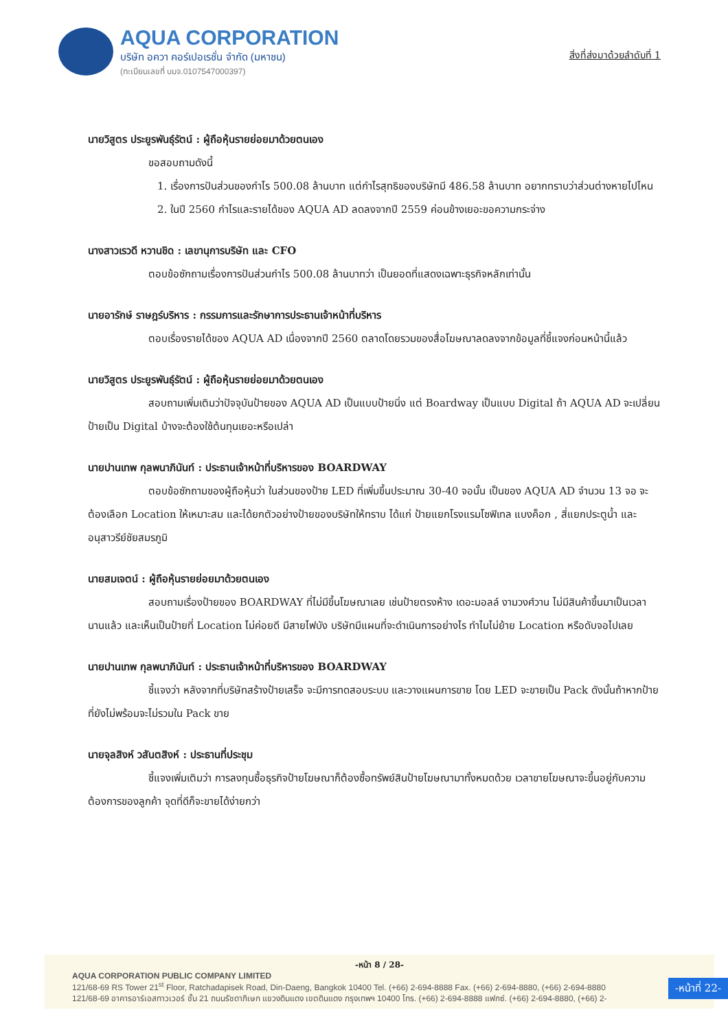AQUA CORPORATION
บริษัท อควา คอร์เปอเรชั่น จำกัด (มหาชน)
(ทะเบียนเลขที่ บมจ.0107547000397)
สิ่งที่ส่งมาด้วยลำดับที่ 1
นายวิสูตร ประยูรพันธุ์รัตน์ : ผู้ถือหุ้นรายย่อยมาด้วยตนเอง
ขอสอบถามดังนี้
1. เรื่องการปันส่วนของกำไร 500.08 ล้านบาท แต่กำไรสุทธิของบริษัทมี 486.58 ล้านบาท อยากทราบว่าส่วนต่างหายไปไหน
2. ในปี 2560 กำไรและรายได้ของ AQUA AD ลดลงจากปี 2559 ค่อนข้างเยอะขอความกระจ่าง
นางสาวเรวดี หวานชิด : เลขานุการบริษัท และ CFO
ตอบข้อซักถามเรื่องการปันส่วนกำไร 500.08 ล้านบาทว่า เป็นยอดที่แสดงเฉพาะธุรกิจหลักเท่านั้น
นายอารักษ์ ราษฎร์บริหาร : กรรมการและรักษาการประธานเจ้าหน้าที่บริหาร
ตอบเรื่องรายได้ของ AQUA AD เนื่องจากปี 2560 ตลาดโดยรวมของสื่อโฆษณาลดลงจากข้อมูลที่ชี้แจงก่อนหน้านี้แล้ว
นายวิสูตร ประยูรพันธุ์รัตน์ : ผู้ถือหุ้นรายย่อยมาด้วยตนเอง
สอบถามเพิ่มเติมว่าปัจจุบันป้ายของ AQUA AD เป็นแบบป้ายนิ่ง แต่ Boardway เป็นแบบ Digital ถ้า AQUA AD จะเปลี่ยนป้ายเป็น Digital บ้างจะต้องใช้ต้นทุนเยอะหรือเปล่า
นายปานเทพ กุลพนาภินันท์ : ประธานเจ้าหน้าที่บริหารของ BOARDWAY
ตอบข้อซักถามของผู้ถือหุ้นว่า ในส่วนของป้าย LED ที่เพิ่มขึ้นประมาณ 30-40 จอนั้น เป็นของ AQUA AD จำนวน 13 จอ จะต้องเลือก Location ให้เหมาะสม และได้ยกตัวอย่างป้ายของบริษัทให้ทราบ ได้แก่ ป้ายแยกโรงแรมโซฟิเทล แบงค็อก , สี่แยกประตูน้ำ และอนุสาวรีย์ชัยสมรภูมิ
นายสมเจตน์ : ผู้ถือหุ้นรายย่อยมาด้วยตนเอง
สอบถามเรื่องป้ายของ BOARDWAY ที่ไม่มีขึ้นโฆษณาเลย เช่นป้ายตรงห้าง เดอะมอลล์ งามวงศ์วาน ไม่มีสินค้าขึ้นมาเป็นเวลานานแล้ว และเห็นเป็นป้ายที่ Location ไม่ค่อยดี มีสายไฟบัง บริษัทมีแผนที่จะดำเนินการอย่างไร ทำไมไม่ย้าย Location หรือดับจอไปเลย
นายปานเทพ กุลพนาภินันท์ : ประธานเจ้าหน้าที่บริหารของ BOARDWAY
ชี้แจงว่า หลังจากที่บริษัทสร้างป้ายเสร็จ จะมีการทดสอบระบบ และวางแผนการขาย โดย LED จะขายเป็น Pack ดังนั้นถ้าหากป้ายที่ยังไม่พร้อมจะไม่รวมใน Pack ขาย
นายจุลสิงห์ วสันตสิงห์ : ประธานที่ประชุม
ชี้แจงเพิ่มเติมว่า การลงทุนซื้อธุรกิจป้ายโฆษณาก็ต้องซื้อทรัพย์สินป้ายโฆษณามาทั้งหมดด้วย เวลาขายโฆษณาจะขึ้นอยู่กับความต้องการของลูกค้า จุดที่ดีก็จะขายได้ง่ายกว่า
-หน้า 8 / 28-
AQUA CORPORATION PUBLIC COMPANY LIMITED
121/68-69 RS Tower 21<sup>st</sup> Floor, Ratchadapisek Road, Din-Daeng, Bangkok 10400 Tel. (+66) 2-694-8888 Fax. (+66) 2-694-8880, (+66) 2-694-8880
121/68-69 อาคารอาร์เอสทาวเวอร์ ชั้น 21 ถนนรัชดาภิเษก แขวงดินแดง เขตดินแดง กรุงเทพฯ 10400 โทร. (+66) 2-694-8888 แฟกซ์. (+66) 2-694-8880, (+66) 2-
-หน้าที่ 22-